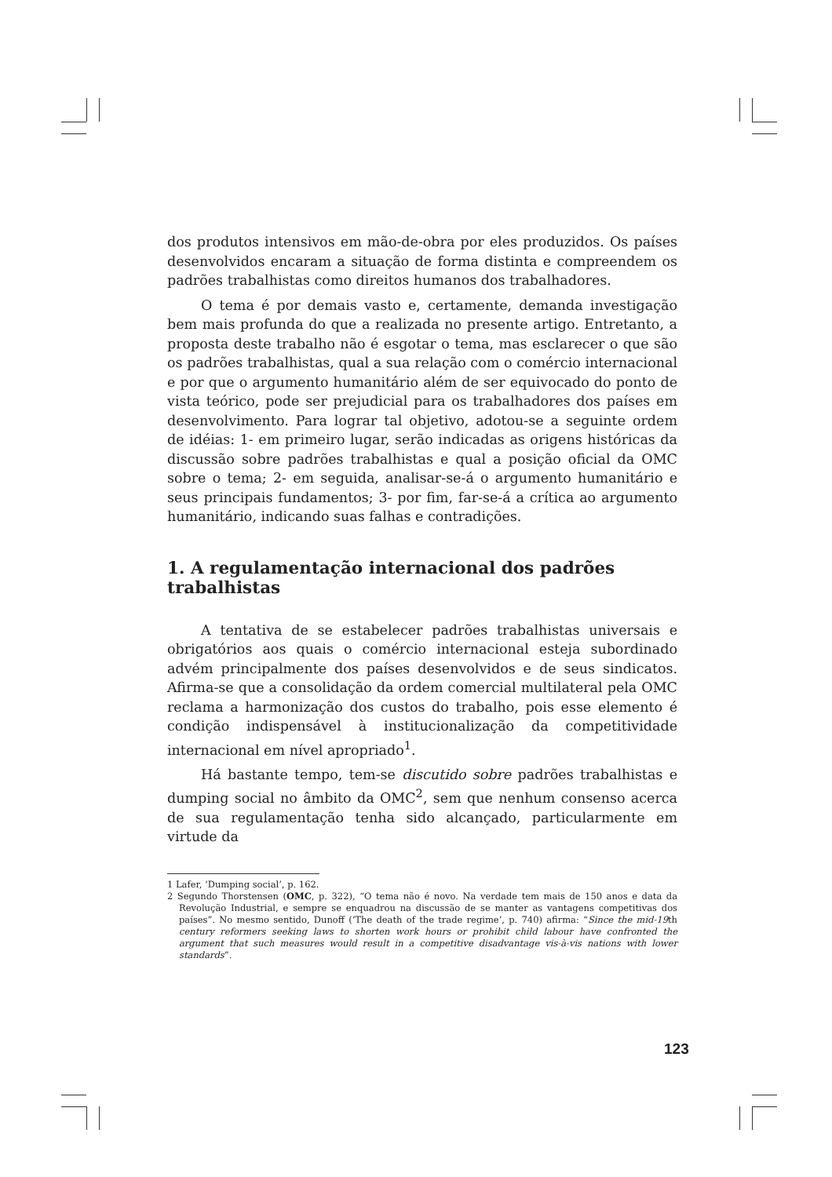dos produtos intensivos em mão-de-obra por eles produzidos. Os países desenvolvidos encaram a situação de forma distinta e compreendem os padrões trabalhistas como direitos humanos dos trabalhadores.
O tema é por demais vasto e, certamente, demanda investigação bem mais profunda do que a realizada no presente artigo. Entretanto, a proposta deste trabalho não é esgotar o tema, mas esclarecer o que são os padrões trabalhistas, qual a sua relação com o comércio internacional e por que o argumento humanitário além de ser equivocado do ponto de vista teórico, pode ser prejudicial para os trabalhadores dos países em desenvolvimento. Para lograr tal objetivo, adotou-se a seguinte ordem de idéias: 1- em primeiro lugar, serão indicadas as origens históricas da discussão sobre padrões trabalhistas e qual a posição oficial da OMC sobre o tema; 2- em seguida, analisar-se-á o argumento humanitário e seus principais fundamentos; 3- por fim, far-se-á a crítica ao argumento humanitário, indicando suas falhas e contradições.
1. A regulamentação internacional dos padrões trabalhistas
A tentativa de se estabelecer padrões trabalhistas universais e obrigatórios aos quais o comércio internacional esteja subordinado advém principalmente dos países desenvolvidos e de seus sindicatos. Afirma-se que a consolidação da ordem comercial multilateral pela OMC reclama a harmonização dos custos do trabalho, pois esse elemento é condição indispensável à institucionalização da competitividade internacional em nível apropriado<sup>1</sup>.
Há bastante tempo, tem-se discutido sobre padrões trabalhistas e dumping social no âmbito da OMC<sup>2</sup>, sem que nenhum consenso acerca de sua regulamentação tenha sido alcançado, particularmente em virtude da
1 Lafer, ‘Dumping social’, p. 162.
2 Segundo Thorstensen (OMC, p. 322), “O tema não é novo. Na verdade tem mais de 150 anos e data da Revolução Industrial, e sempre se enquadrou na discussão de se manter as vantagens competitivas dos países”. No mesmo sentido, Dunoff (‘The death of the trade regime’, p. 740) afirma: “Since the mid-19th century reformers seeking laws to shorten work hours or prohibit child labour have confronted the argument that such measures would result in a competitive disadvantage vis-à-vis nations with lower standards”.
123